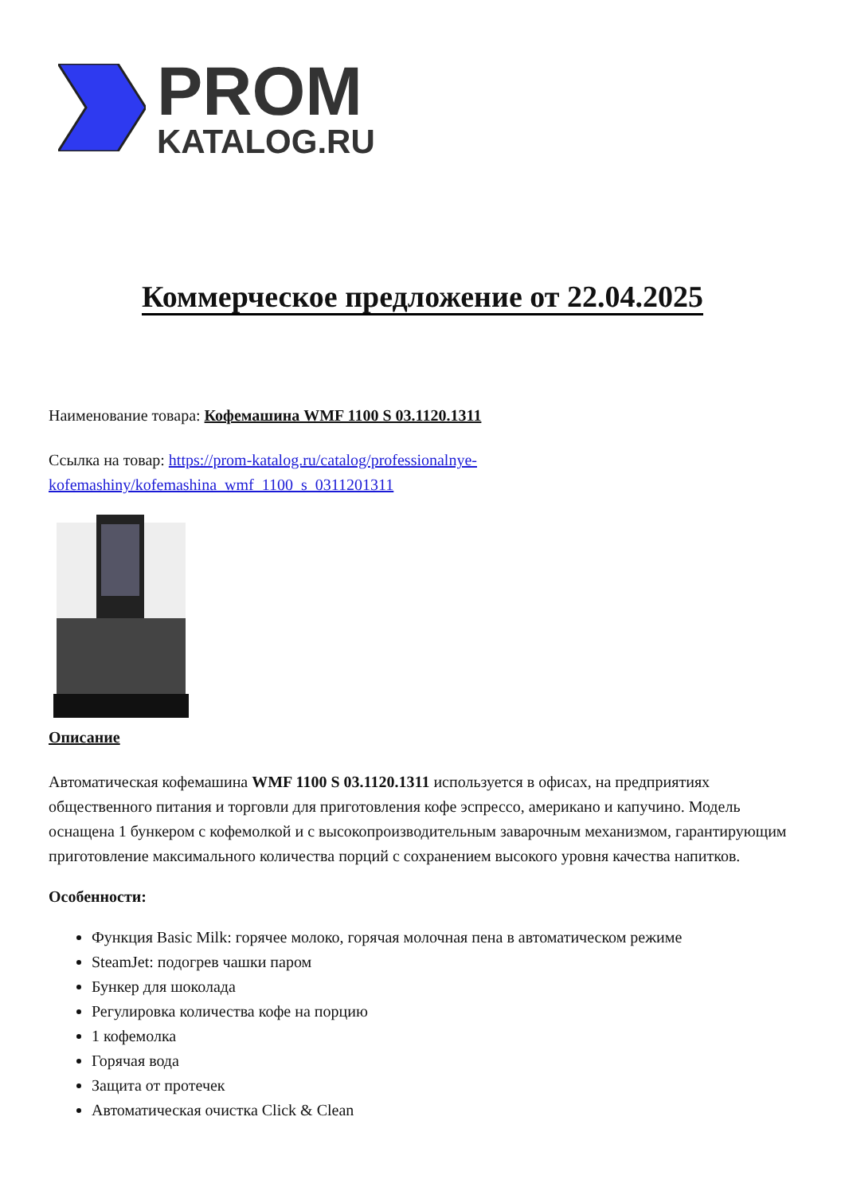PROM
KATALOG.RU
Коммерческое предложение от 22.04.2025
Наименование товара: Кофемашина WMF 1100 S 03.1120.1311
Ссылка на товар: https://prom-katalog.ru/catalog/professionalnye-kofemashiny/kofemashina_wmf_1100_s_0311201311
Описание
Автоматическая кофемашина WMF 1100 S 03.1120.1311 используется в офисах, на предприятиях общественного питания и торговли для приготовления кофе эспрессо, американо и капучино. Модель оснащена 1 бункером с кофемолкой и с высокопроизводительным заварочным механизмом, гарантирующим приготовление максимального количества порций с сохранением высокого уровня качества напитков.
Особенности:
Функция Basic Milk: горячее молоко, горячая молочная пена в автоматическом режиме
SteamJet: подогрев чашки паром
Бункер для шоколада
Регулировка количества кофе на порцию
1 кофемолка
Горячая вода
Защита от протечек
Автоматическая очистка Click & Clean